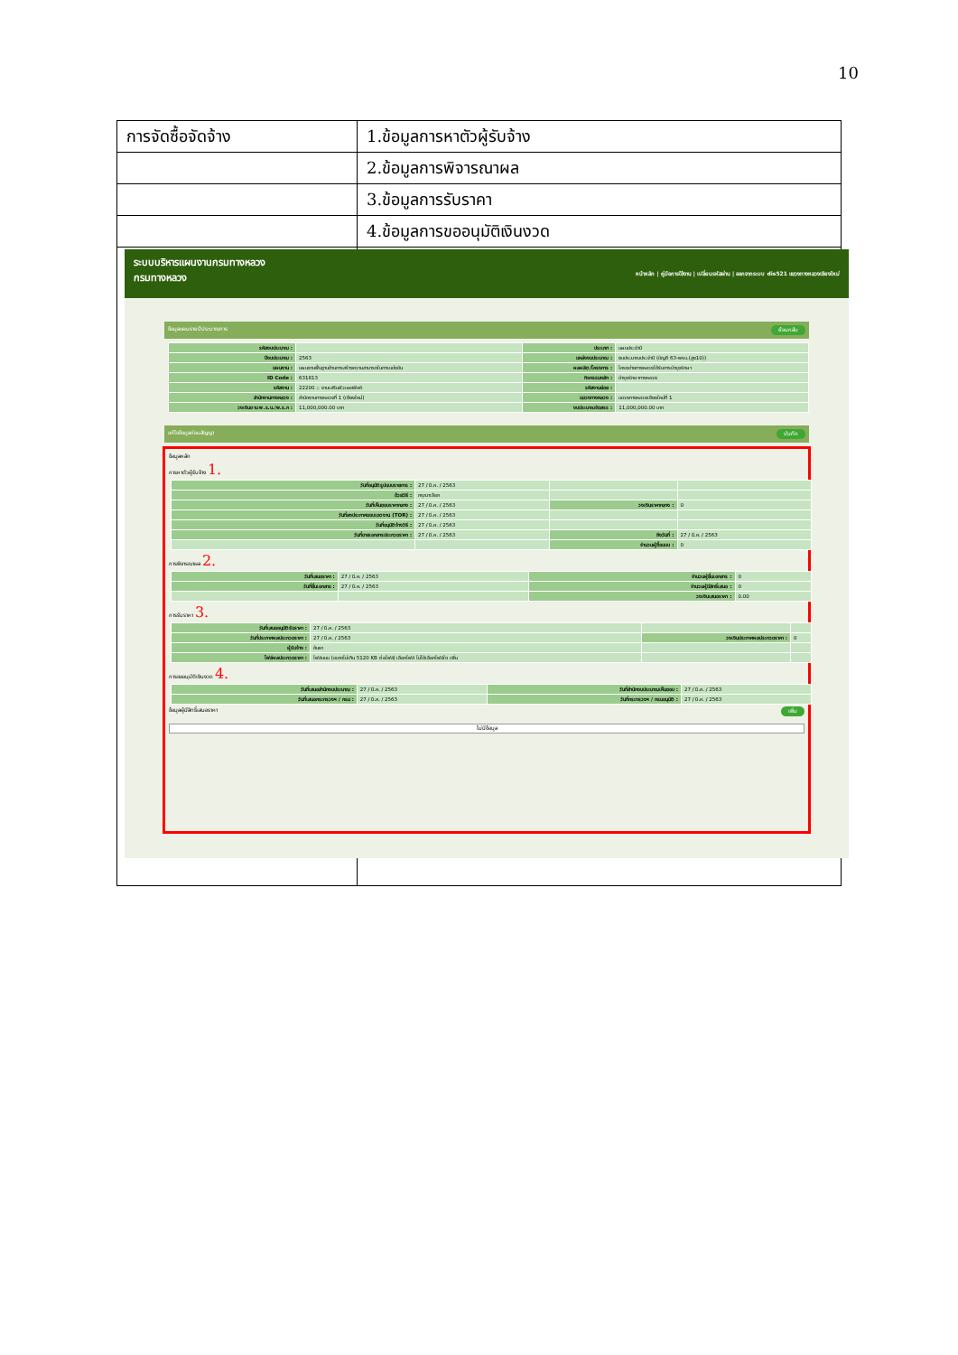10
| การจัดซื้อจัดจ้าง | 1.ข้อมูลการหาตัวผู้รับจ้าง |
| | 2.ข้อมูลการพิจารณาผล |
| | 3.ข้อมูลการรับราคา |
| | 4.ข้อมูลการขออนุมัติเงินงวด |
ระบบบริหารแผนงานกรมทางหลวง
กรมทางหลวง หน้าหลัก | คู่มือการใช้งาน | เปลี่ยนรหัสผ่าน | ออกจากระบบ dis521 แขวงทางหลวงเชียงใหม่
ข้อมูลแผนรายปีประมาณการ ย้อนกลับ
| รหัสงบประมาณ : | | ประเภท : | แผนประจำปี |
| ปีงบประมาณ : | 2563 | แหล่งงบประมาณ : | งบประมาณประจำปี (บัญชี 63-พรบ.(สูง10)) |
| แผนงาน : | แผนงานพื้นฐานด้านการสร้างความสามารถในการแข่งขัน | ผลผลิต/โครงการ : | โครงข่ายทางหลวงได้รับการบำรุงรักษา |
| ID Code : | 631813 | กิจกรรมหลัก : | บำรุงรักษาทางหลวง |
| รหัสงาน : | 22200 :: งานเสริมผิวแอสฟัลต์ | รหัสงานย่อย : | |
| สำนักงานทางหลวง : | สำนักงานทางหลวงที่ 1 (เชียงใหม่) | แขวงทางหลวง : | แขวงทางหลวงเชียงใหม่ที่ 1 |
| วงเงินตาม พ.ร.บ./พ.ร.ก : | 11,000,000.00 บาท | งบประมาณจัดสรร : | 11,000,000.00 บาท |
แก้ไขข้อมูลก่อนสัญญา บันทึก
ข้อมูลหลัก
การหาตัวผู้รับจ้าง 1.
| วันที่อนุมัติรูปแบบรายการ : | 27 / มี.ค. / 2563 | | |
| ด้วยวิธี : | กรุณาเลือก | | |
| วันที่เห็นชอบราคากลาง : | 27 / มี.ค. / 2563 | วงเงินราคากลาง : | 0 |
| วันที่ลงประกาศขอบเขตงาน (TOR) : | 27 / มี.ค. / 2563 | | |
| วันที่อนุมัติจ้างวิธี : | 27 / มี.ค. / 2563 | | |
| วันที่ขายเอกสารประกวดราคา : | 27 / มี.ค. / 2563 | ถึงวันที่ : | 27 / มี.ค. / 2563 |
| | | จำนวนผู้ซื้อแบบ : | 0 |
การพิจารณาผล 2.
| วันที่เสนอราคา : | 27 / มี.ค. / 2563 | จำนวนผู้ยื่นเอกสาร : | 0 |
| วันที่ยื่นเอกสาร : | 27 / มี.ค. / 2563 | จำนวนผู้มีสิทธิ์เสนอ : | 0 |
| | | วงเงินเสนอราคา : | 0.00 |
การรับราคา 3.
| วันที่เสนออนุมัติรับราคา : | 27 / มี.ค. / 2563 | | |
| วันที่ประกาศผลประกวดราคา : | 27 / มี.ค. / 2563 | วงเงินประกาศผลประกวดราคา : | 0 |
| ผู้รับจ้าง : | ค้นหา | | |
| ไฟล์ผลประกวดราคา : | ไฟล์แนบ (ขนาดไม่เกิน 5120 KB ต่อไฟล์) เลือกไฟล์ ไม่ได้เลือกไฟล์ใด เพิ่ม | | |
การขออนุมัติเงินงวด 4.
| วันที่เสนอสำนักงบประมาณ : | 27 / มี.ค. / 2563 | วันที่สำนักงบประมาณเห็นชอบ : | 27 / มี.ค. / 2563 |
| วันที่เสนอกระทรวงฯ / กรม : | 27 / มี.ค. / 2563 | วันที่กระทรวงฯ / กรมอนุมัติ : | 27 / มี.ค. / 2563 |
ข้อมูลผู้มีสิทธิ์เสนอราคา เพิ่ม
ไม่มีข้อมูล